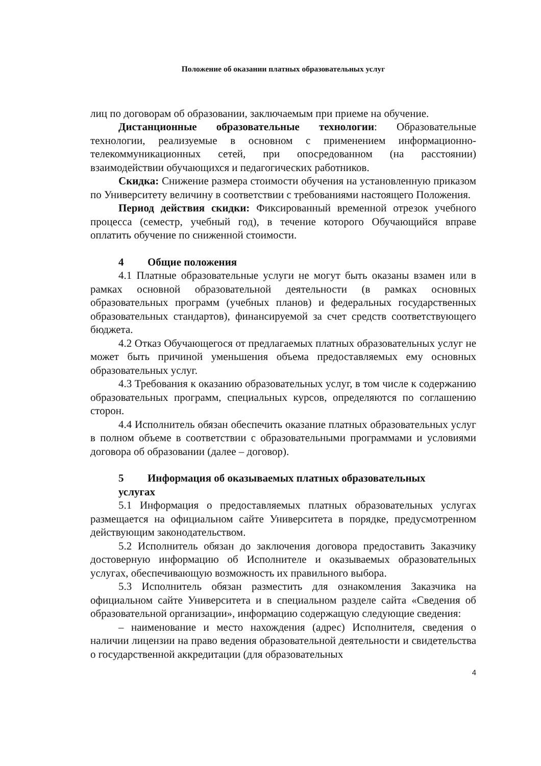Положение об оказании платных образовательных услуг
лиц по договорам об образовании, заключаемым при приеме на обучение.
Дистанционные образовательные технологии: Образовательные технологии, реализуемые в основном с применением информационно-телекоммуникационных сетей, при опосредованном (на расстоянии) взаимодействии обучающихся и педагогических работников.
Скидка: Снижение размера стоимости обучения на установленную приказом по Университету величину в соответствии с требованиями настоящего Положения.
Период действия скидки: Фиксированный временной отрезок учебного процесса (семестр, учебный год), в течение которого Обучающийся вправе оплатить обучение по сниженной стоимости.
4 Общие положения
4.1 Платные образовательные услуги не могут быть оказаны взамен или в рамках основной образовательной деятельности (в рамках основных образовательных программ (учебных планов) и федеральных государственных образовательных стандартов), финансируемой за счет средств соответствующего бюджета.
4.2 Отказ Обучающегося от предлагаемых платных образовательных услуг не может быть причиной уменьшения объема предоставляемых ему основных образовательных услуг.
4.3 Требования к оказанию образовательных услуг, в том числе к содержанию образовательных программ, специальных курсов, определяются по соглашению сторон.
4.4 Исполнитель обязан обеспечить оказание платных образовательных услуг в полном объеме в соответствии с образовательными программами и условиями договора об образовании (далее – договор).
5 Информация об оказываемых платных образовательных
услугах
5.1 Информация о предоставляемых платных образовательных услугах размещается на официальном сайте Университета в порядке, предусмотренном действующим законодательством.
5.2 Исполнитель обязан до заключения договора предоставить Заказчику достоверную информацию об Исполнителе и оказываемых образовательных услугах, обеспечивающую возможность их правильного выбора.
5.3 Исполнитель обязан разместить для ознакомления Заказчика на официальном сайте Университета и в специальном разделе сайта «Сведения об образовательной организации», информацию содержащую следующие сведения:
– наименование и место нахождения (адрес) Исполнителя, сведения о наличии лицензии на право ведения образовательной деятельности и свидетельства о государственной аккредитации (для образовательных
4